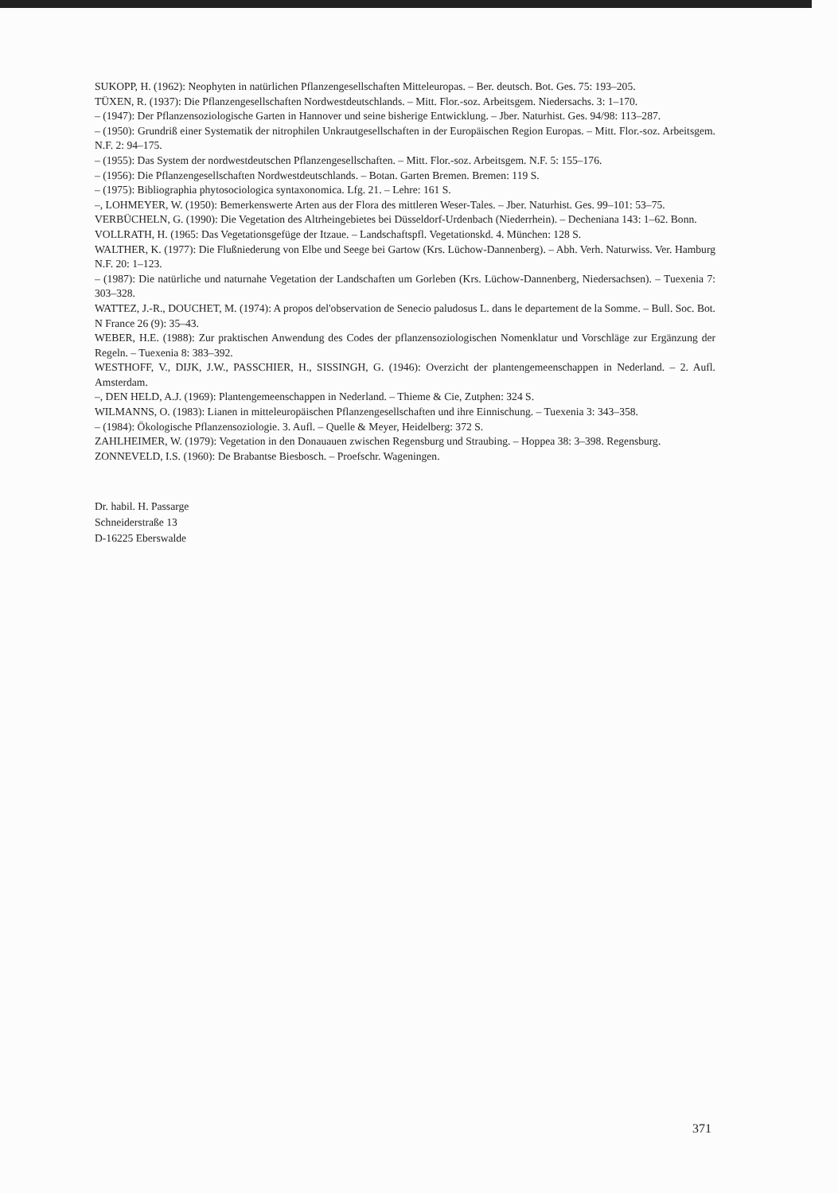SUKOPP, H. (1962): Neophyten in natürlichen Pflanzengesellschaften Mitteleuropas. – Ber. deutsch. Bot. Ges. 75: 193–205.
TÜXEN, R. (1937): Die Pflanzengesellschaften Nordwestdeutschlands. – Mitt. Flor.-soz. Arbeitsgem. Niedersachs. 3: 1–170.
– (1947): Der Pflanzensoziologische Garten in Hannover und seine bisherige Entwicklung. – Jber. Naturhist. Ges. 94/98: 113–287.
– (1950): Grundriß einer Systematik der nitrophilen Unkrautgesellschaften in der Europäischen Region Europas. – Mitt. Flor.-soz. Arbeitsgem. N.F. 2: 94–175.
– (1955): Das System der nordwestdeutschen Pflanzengesellschaften. – Mitt. Flor.-soz. Arbeitsgem. N.F. 5: 155–176.
– (1956): Die Pflanzengesellschaften Nordwestdeutschlands. – Botan. Garten Bremen. Bremen: 119 S.
– (1975): Bibliographia phytosociologica syntaxonomica. Lfg. 21. – Lehre: 161 S.
–, LOHMEYER, W. (1950): Bemerkenswerte Arten aus der Flora des mittleren Weser-Tales. – Jber. Naturhist. Ges. 99–101: 53–75.
VERBÜCHELN, G. (1990): Die Vegetation des Altrheingebietes bei Düsseldorf-Urdenbach (Niederrhein). – Decheniana 143: 1–62. Bonn.
VOLLRATH, H. (1965: Das Vegetationsgefüge der Itzaue. – Landschaftspfl. Vegetationskd. 4. München: 128 S.
WALTHER, K. (1977): Die Flußniederung von Elbe und Seege bei Gartow (Krs. Lüchow-Dannenberg). – Abh. Verh. Naturwiss. Ver. Hamburg N.F. 20: 1–123.
– (1987): Die natürliche und naturnahe Vegetation der Landschaften um Gorleben (Krs. Lüchow-Dannenberg, Niedersachsen). – Tuexenia 7: 303–328.
WATTEZ, J.-R., DOUCHET, M. (1974): A propos del'observation de Senecio paludosus L. dans le departement de la Somme. – Bull. Soc. Bot. N France 26 (9): 35–43.
WEBER, H.E. (1988): Zur praktischen Anwendung des Codes der pflanzensoziologischen Nomenklatur und Vorschläge zur Ergänzung der Regeln. – Tuexenia 8: 383–392.
WESTHOFF, V., DIJK, J.W., PASSCHIER, H., SISSINGH, G. (1946): Overzicht der plantengemeenschappen in Nederland. – 2. Aufl. Amsterdam.
–, DEN HELD, A.J. (1969): Plantengemeenschappen in Nederland. – Thieme & Cie, Zutphen: 324 S.
WILMANNS, O. (1983): Lianen in mitteleuropäischen Pflanzengesellschaften und ihre Einnischung. – Tuexenia 3: 343–358.
– (1984): Ökologische Pflanzensoziologie. 3. Aufl. – Quelle & Meyer, Heidelberg: 372 S.
ZAHLHEIMER, W. (1979): Vegetation in den Donauauen zwischen Regensburg und Straubing. – Hoppea 38: 3–398. Regensburg.
ZONNEVELD, I.S. (1960): De Brabantse Biesbosch. – Proefschr. Wageningen.
Dr. habil. H. Passarge
Schneiderstraße 13
D-16225 Eberswalde
371